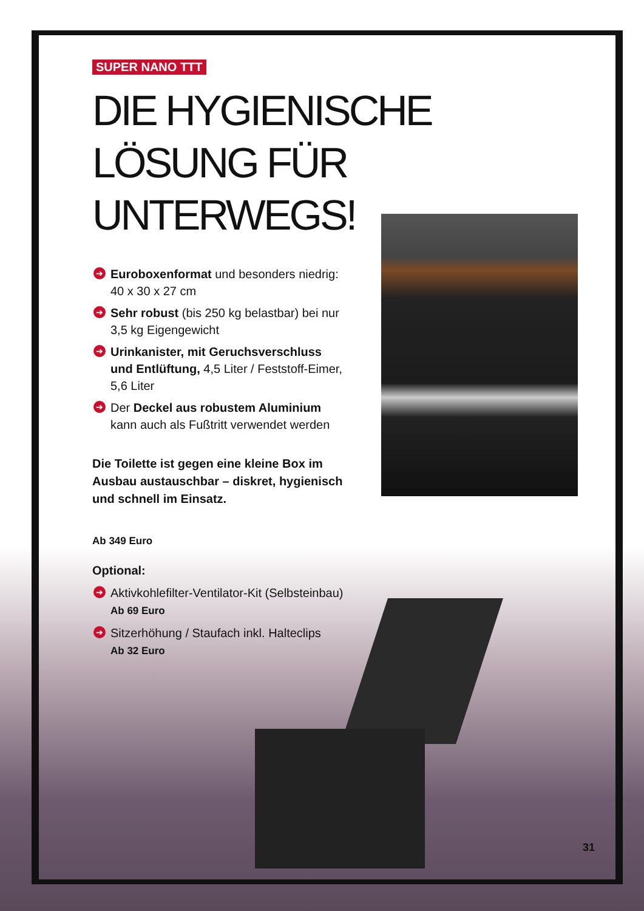SUPER NANO TTT
DIE HYGIENISCHE
LÖSUNG FÜR UNTERWEGS!
➔ Euroboxenformat und besonders niedrig: 40 x 30 x 27 cm
➔ Sehr robust (bis 250 kg belastbar) bei nur 3,5 kg Eigengewicht
➔ Urinkanister, mit Geruchsverschluss und Entlüftung, 4,5 Liter / Feststoff-Eimer, 5,6 Liter
➔ Der Deckel aus robustem Aluminium kann auch als Fußtritt verwendet werden
Die Toilette ist gegen eine kleine Box im Ausbau austauschbar – diskret, hygienisch und schnell im Einsatz.
Ab 349 Euro
Optional:
➔ Aktivkohlefilter-Ventilator-Kit (Selbsteinbau)
Ab 69 Euro
➔ Sitzerhöhung / Staufach inkl. Halteclips
Ab 32 Euro
31